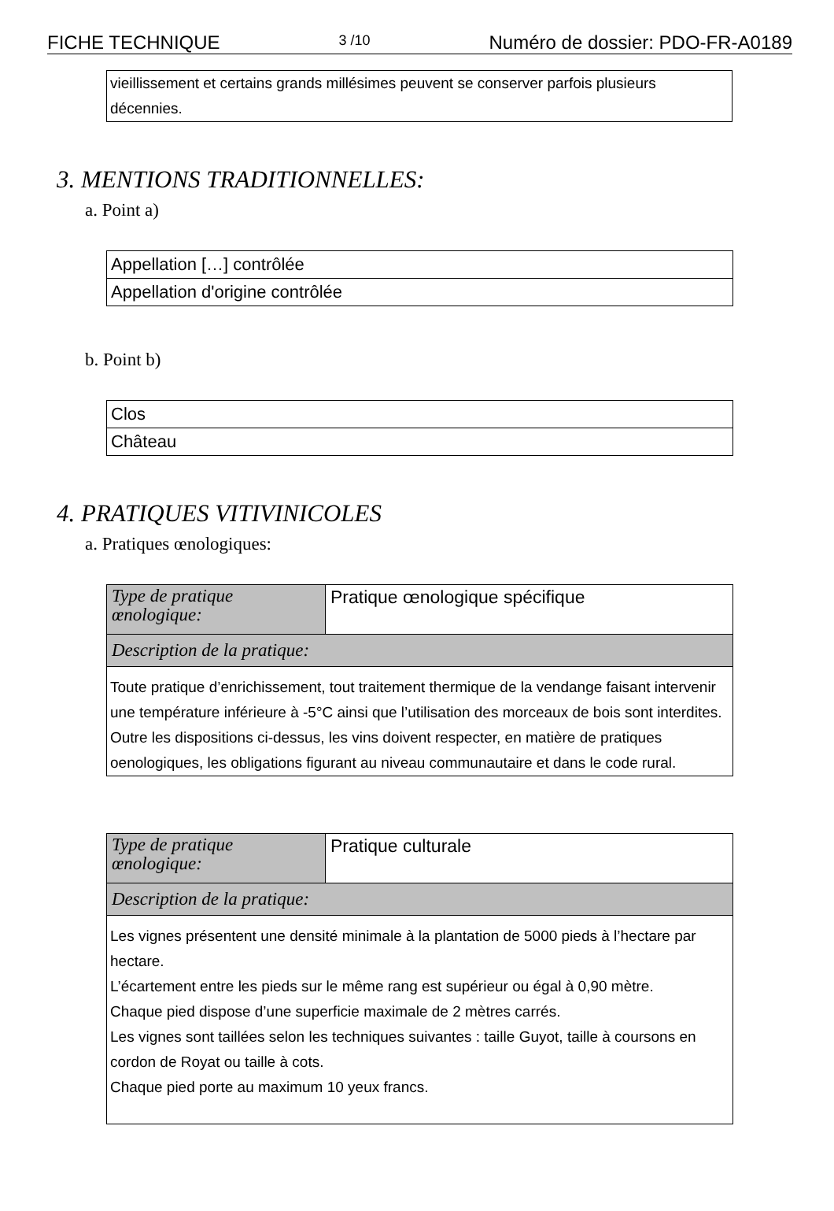FICHE TECHNIQUE 3 /10 Numéro de dossier: PDO-FR-A0189
vieillissement et certains grands millésimes peuvent se conserver parfois plusieurs décennies.
3. MENTIONS TRADITIONNELLES:
a. Point a)
| Appellation […] contrôlée |
| Appellation d'origine contrôlée |
b. Point b)
| Clos |
| Château |
4. PRATIQUES VITIVINICOLES
a. Pratiques œnologiques:
| Type de pratique œnologique: | Pratique œnologique spécifique |
| Description de la pratique: | |
| Toute pratique d’enrichissement, tout traitement thermique de la vendange faisant intervenir une température inférieure à -5°C ainsi que l’utilisation des morceaux de bois sont interdites. Outre les dispositions ci-dessus, les vins doivent respecter, en matière de pratiques oenologiques, les obligations figurant au niveau communautaire et dans le code rural. | |
| Type de pratique œnologique: | Pratique culturale |
| Description de la pratique: | |
| Les vignes présentent une densité minimale à la plantation de 5000 pieds à l’hectare par hectare. L’écartement entre les pieds sur le même rang est supérieur ou égal à 0,90 mètre. Chaque pied dispose d’une superficie maximale de 2 mètres carrés. Les vignes sont taillées selon les techniques suivantes : taille Guyot, taille à coursons en cordon de Royat ou taille à cots. Chaque pied porte au maximum 10 yeux francs. | |